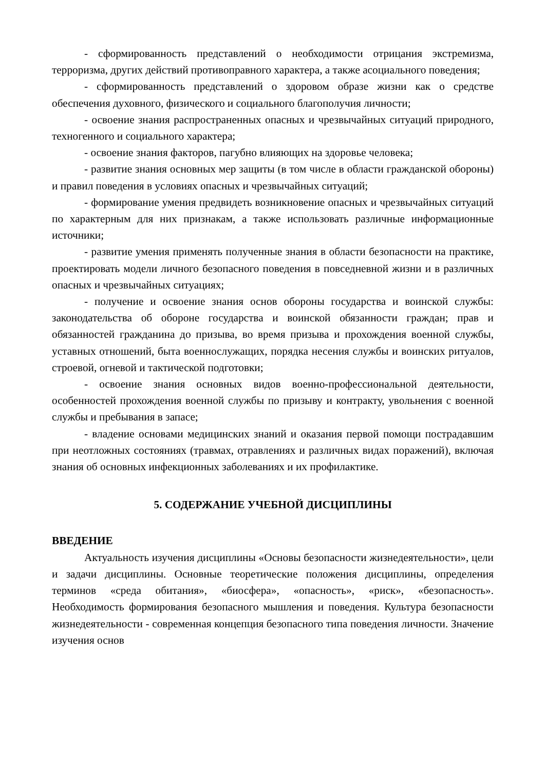- сформированность представлений о необходимости отрицания экстремизма, терроризма, других действий противоправного характера, а также асоциального поведения;
- сформированность представлений о здоровом образе жизни как о средстве обеспечения духовного, физического и социального благополучия личности;
- освоение знания распространенных опасных и чрезвычайных ситуаций природного, техногенного и социального характера;
- освоение знания факторов, пагубно влияющих на здоровье человека;
- развитие знания основных мер защиты (в том числе в области гражданской обороны) и правил поведения в условиях опасных и чрезвычайных ситуаций;
- формирование умения предвидеть возникновение опасных и чрезвычайных ситуаций по характерным для них признакам, а также использовать различные информационные источники;
- развитие умения применять полученные знания в области безопасности на практике, проектировать модели личного безопасного поведения в повседневной жизни и в различных опасных и чрезвычайных ситуациях;
- получение и освоение знания основ обороны государства и воинской службы: законодательства об обороне государства и воинской обязанности граждан; прав и обязанностей гражданина до призыва, во время призыва и прохождения военной службы, уставных отношений, быта военнослужащих, порядка несения службы и воинских ритуалов, строевой, огневой и тактической подготовки;
- освоение знания основных видов военно-профессиональной деятельности, особенностей прохождения военной службы по призыву и контракту, увольнения с военной службы и пребывания в запасе;
- владение основами медицинских знаний и оказания первой помощи пострадавшим при неотложных состояниях (травмах, отравлениях и различных видах поражений), включая знания об основных инфекционных заболеваниях и их профилактике.
5. СОДЕРЖАНИЕ УЧЕБНОЙ ДИСЦИПЛИНЫ
ВВЕДЕНИЕ
Актуальность изучения дисциплины «Основы безопасности жизнедеятельности», цели и задачи дисциплины. Основные теоретические положения дисциплины, определения терминов «среда обитания», «биосфера», «опасность», «риск», «безопасность». Необходимость формирования безопасного мышления и поведения. Культура безопасности жизнедеятельности - современная концепция безопасного типа поведения личности. Значение изучения основ